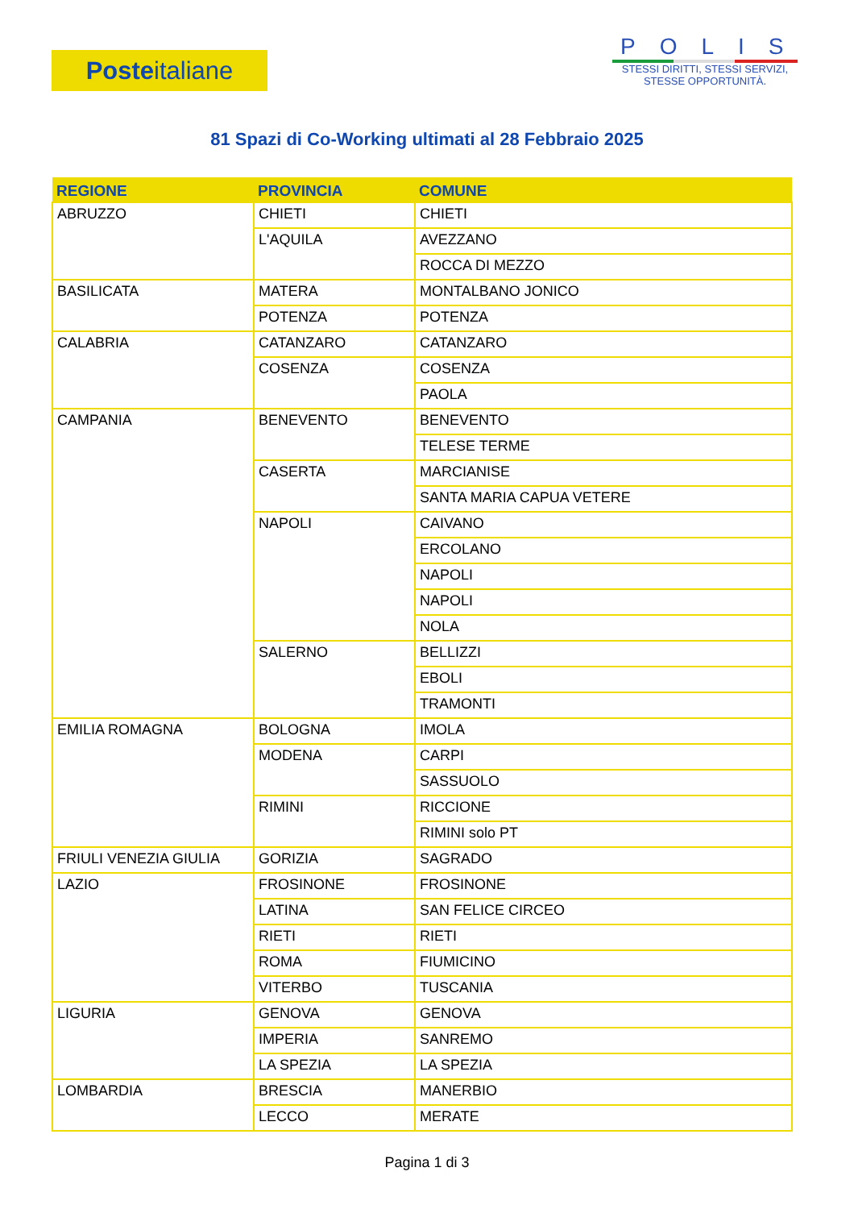Posteitaliane
POLIS
STESSI DIRITTI, STESSI SERVIZI,
STESSE OPPORTUNITÀ.
81 Spazi di Co-Working ultimati al 28 Febbraio 2025
| REGIONE | PROVINCIA | COMUNE |
| --- | --- | --- |
| ABRUZZO | CHIETI | CHIETI |
| | L'AQUILA | AVEZZANO |
| | | ROCCA DI MEZZO |
| BASILICATA | MATERA | MONTALBANO JONICO |
| | POTENZA | POTENZA |
| CALABRIA | CATANZARO | CATANZARO |
| | COSENZA | COSENZA |
| | | PAOLA |
| CAMPANIA | BENEVENTO | BENEVENTO |
| | | TELESE TERME |
| | CASERTA | MARCIANISE |
| | | SANTA MARIA CAPUA VETERE |
| | NAPOLI | CAIVANO |
| | | ERCOLANO |
| | | NAPOLI |
| | | NAPOLI |
| | | NOLA |
| | SALERNO | BELLIZZI |
| | | EBOLI |
| | | TRAMONTI |
| EMILIA ROMAGNA | BOLOGNA | IMOLA |
| | MODENA | CARPI |
| | | SASSUOLO |
| | RIMINI | RICCIONE |
| | | RIMINI solo PT |
| FRIULI VENEZIA GIULIA | GORIZIA | SAGRADO |
| LAZIO | FROSINONE | FROSINONE |
| | LATINA | SAN FELICE CIRCEO |
| | RIETI | RIETI |
| | ROMA | FIUMICINO |
| | VITERBO | TUSCANIA |
| LIGURIA | GENOVA | GENOVA |
| | IMPERIA | SANREMO |
| | LA SPEZIA | LA SPEZIA |
| LOMBARDIA | BRESCIA | MANERBIO |
| | LECCO | MERATE |
Pagina 1 di 3